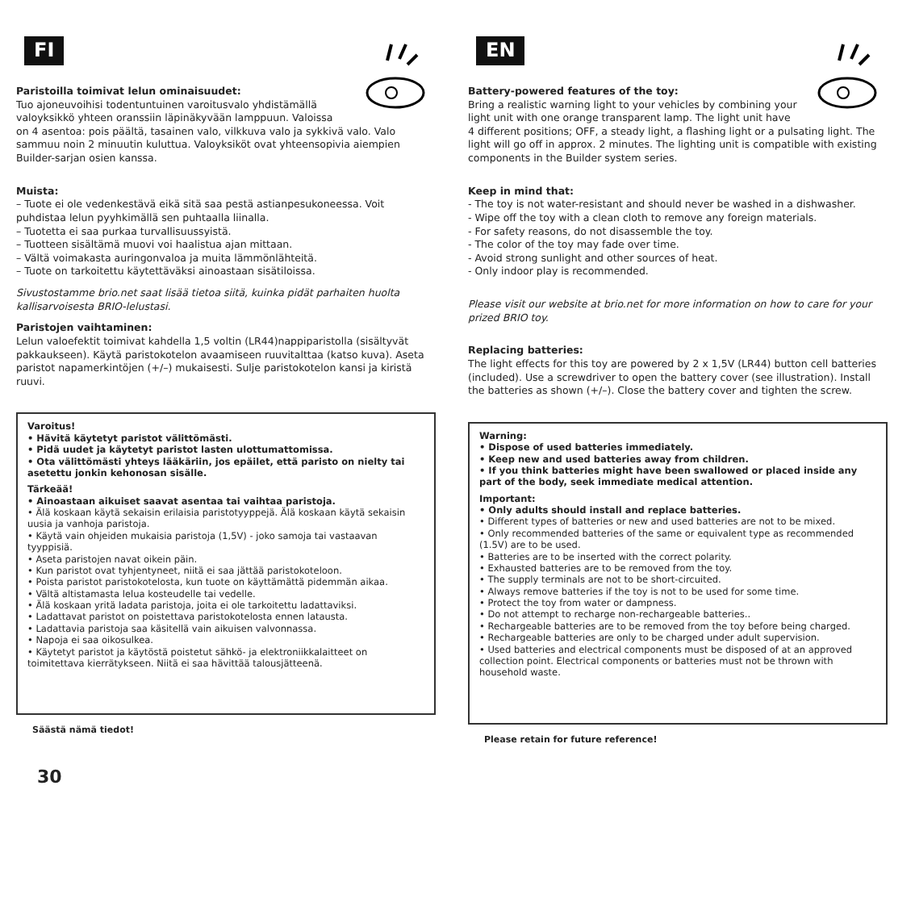FI
Paristoilla toimivat lelun ominaisuudet:
Tuo ajoneuvoihisi todentuntuinen varoitusvalo yhdistämällä valoyksikkö yhteen oranssiin läpinäkyvään lamppuun. Valoissa on 4 asentoa: pois päältä, tasainen valo, vilkkuva valo ja sykkivä valo. Valo sammuu noin 2 minuutin kuluttua. Valoyksiköt ovat yhteensopivia aiempien Builder-sarjan osien kanssa.
Muista:
– Tuote ei ole vedenkestävä eikä sitä saa pestä astianpesukoneessa. Voit puhdistaa lelun pyyhkimällä sen puhtaalla liinalla.
– Tuotetta ei saa purkaa turvallisuussyistä.
– Tuotteen sisältämä muovi voi haalistua ajan mittaan.
– Vältä voimakasta auringonvaloa ja muita lämmönlähteitä.
– Tuote on tarkoitettu käytettäväksi ainoastaan sisätiloissa.
Sivustostamme brio.net saat lisää tietoa siitä, kuinka pidät parhaiten huolta kallisarvoisesta BRIO-lelustasi.
Paristojen vaihtaminen:
Lelun valoefektit toimivat kahdella 1,5 voltin (LR44)nappiparistolla (sisältyvät pakkaukseen). Käytä paristokotelon avaamiseen ruuvitalttaa (katso kuva). Aseta paristot napamerkintöjen (+/–) mukaisesti. Sulje paristokotelon kansi ja kiristä ruuvi.
Varoitus!
• Hävitä käytetyt paristot välittömästi.
• Pidä uudet ja käytetyt paristot lasten ulottumattomissa.
• Ota välittömästi yhteys lääkäriin, jos epäilet, että paristo on nielty tai asetettu jonkin kehonosan sisälle.
Tärkeää!
• Ainoastaan aikuiset saavat asentaa tai vaihtaa paristoja.
• Älä koskaan käytä sekaisin erilaisia paristotyyppejä. Älä koskaan käytä sekaisin uusia ja vanhoja paristoja.
• Käytä vain ohjeiden mukaisia paristoja (1,5V) - joko samoja tai vastaavan tyyppisiä.
• Aseta paristojen navat oikein päin.
• Kun paristot ovat tyhjentyneet, niitä ei saa jättää paristokoteloon.
• Poista paristot paristokotelosta, kun tuote on käyttämättä pidemmän aikaa.
• Vältä altistamasta lelua kosteudelle tai vedelle.
• Älä koskaan yritä ladata paristoja, joita ei ole tarkoitettu ladattaviksi.
• Ladattavat paristot on poistettava paristokotelosta ennen latausta.
• Ladattavia paristoja saa käsitellä vain aikuisen valvonnassa.
• Napoja ei saa oikosulkea.
• Käytetyt paristot ja käytöstä poistetut sähkö- ja elektroniikkalaitteet on toimitettava kierrätykseen. Niitä ei saa hävittää talousjätteenä.
Säästä nämä tiedot!
30
EN
Battery-powered features of the toy:
Bring a realistic warning light to your vehicles by combining your light unit with one orange transparent lamp. The light unit have 4 different positions; OFF, a steady light, a flashing light or a pulsating light. The light will go off in approx. 2 minutes. The lighting unit is compatible with existing components in the Builder system series.
Keep in mind that:
- The toy is not water-resistant and should never be washed in a dishwasher.
- Wipe off the toy with a clean cloth to remove any foreign materials.
- For safety reasons, do not disassemble the toy.
- The color of the toy may fade over time.
- Avoid strong sunlight and other sources of heat.
- Only indoor play is recommended.
Please visit our website at brio.net for more information on how to care for your prized BRIO toy.
Replacing batteries:
The light effects for this toy are powered by 2 x 1,5V (LR44) button cell batteries (included). Use a screwdriver to open the battery cover (see illustration). Install the batteries as shown (+/–). Close the battery cover and tighten the screw.
Warning:
• Dispose of used batteries immediately.
• Keep new and used batteries away from children.
• If you think batteries might have been swallowed or placed inside any part of the body, seek immediate medical attention.
Important:
• Only adults should install and replace batteries.
• Different types of batteries or new and used batteries are not to be mixed.
• Only recommended batteries of the same or equivalent type as recommended (1.5V) are to be used.
• Batteries are to be inserted with the correct polarity.
• Exhausted batteries are to be removed from the toy.
• The supply terminals are not to be short-circuited.
• Always remove batteries if the toy is not to be used for some time.
• Protect the toy from water or dampness.
• Do not attempt to recharge non-rechargeable batteries..
• Rechargeable batteries are to be removed from the toy before being charged.
• Rechargeable batteries are only to be charged under adult supervision.
• Used batteries and electrical components must be disposed of at an approved collection point. Electrical components or batteries must not be thrown with household waste.
Please retain for future reference!